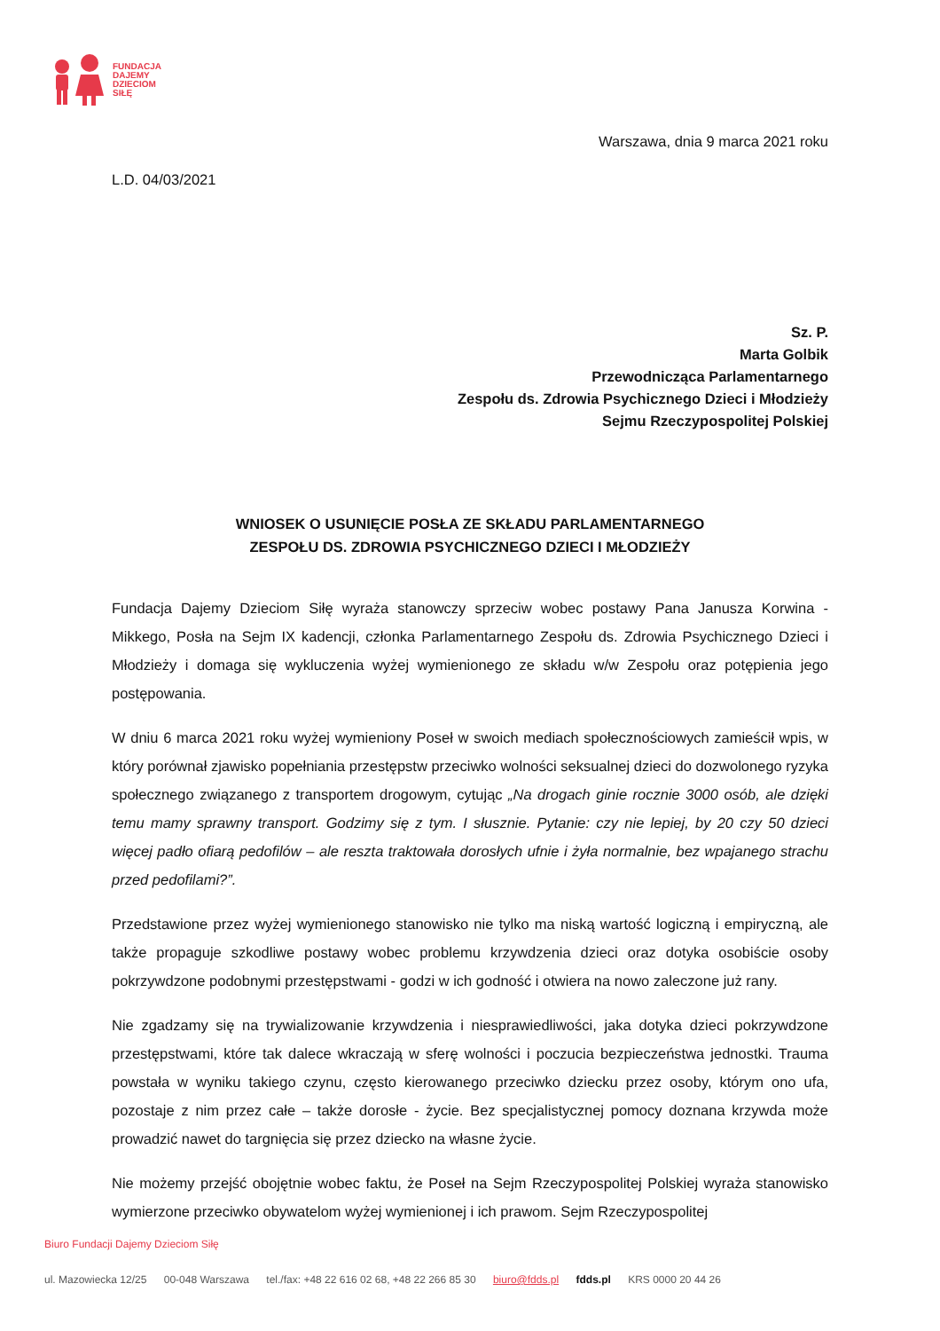FUNDACJA
DAJEMY
DZIECIOM
SIŁĘ
Warszawa, dnia 9 marca 2021 roku
L.D. 04/03/2021
Sz. P.
Marta Golbik
Przewodnicząca Parlamentarnego
Zespołu ds. Zdrowia Psychicznego Dzieci i Młodzieży
Sejmu Rzeczypospolitej Polskiej
WNIOSEK O USUNIĘCIE POSŁA ZE SKŁADU PARLAMENTARNEGO
ZESPOŁU DS. ZDROWIA PSYCHICZNEGO DZIECI I MŁODZIEŻY
Fundacja Dajemy Dzieciom Siłę wyraża stanowczy sprzeciw wobec postawy Pana Janusza Korwina - Mikkego, Posła na Sejm IX kadencji, członka Parlamentarnego Zespołu ds. Zdrowia Psychicznego Dzieci i Młodzieży i domaga się wykluczenia wyżej wymienionego ze składu w/w Zespołu oraz potępienia jego postępowania.
W dniu 6 marca 2021 roku wyżej wymieniony Poseł w swoich mediach społecznościowych zamieścił wpis, w który porównał zjawisko popełniania przestępstw przeciwko wolności seksualnej dzieci do dozwolonego ryzyka społecznego związanego z transportem drogowym, cytując „Na drogach ginie rocznie 3000 osób, ale dzięki temu mamy sprawny transport. Godzimy się z tym. I słusznie. Pytanie: czy nie lepiej, by 20 czy 50 dzieci więcej padło ofiarą pedofilów – ale reszta traktowała dorosłych ufnie i żyła normalnie, bez wpajanego strachu przed pedofilami?”.
Przedstawione przez wyżej wymienionego stanowisko nie tylko ma niską wartość logiczną i empiryczną, ale także propaguje szkodliwe postawy wobec problemu krzywdzenia dzieci oraz dotyka osobiście osoby pokrzywdzone podobnymi przestępstwami - godzi w ich godność i otwiera na nowo zaleczone już rany.
Nie zgadzamy się na trywializowanie krzywdzenia i niesprawiedliwości, jaka dotyka dzieci pokrzywdzone przestępstwami, które tak dalece wkraczają w sferę wolności i poczucia bezpieczeństwa jednostki. Trauma powstała w wyniku takiego czynu, często kierowanego przeciwko dziecku przez osoby, którym ono ufa, pozostaje z nim przez całe – także dorosłe - życie. Bez specjalistycznej pomocy doznana krzywda może prowadzić nawet do targnięcia się przez dziecko na własne życie.
Nie możemy przejść obojętnie wobec faktu, że Poseł na Sejm Rzeczypospolitej Polskiej wyraża stanowisko wymierzone przeciwko obywatelom wyżej wymienionej i ich prawom. Sejm Rzeczypospolitej
Biuro Fundacji Dajemy Dzieciom Siłę
ul. Mazowiecka 12/25 00-048 Warszawa tel./fax: +48 22 616 02 68, +48 22 266 85 30 biuro@fdds.pl fdds.pl KRS 0000 20 44 26